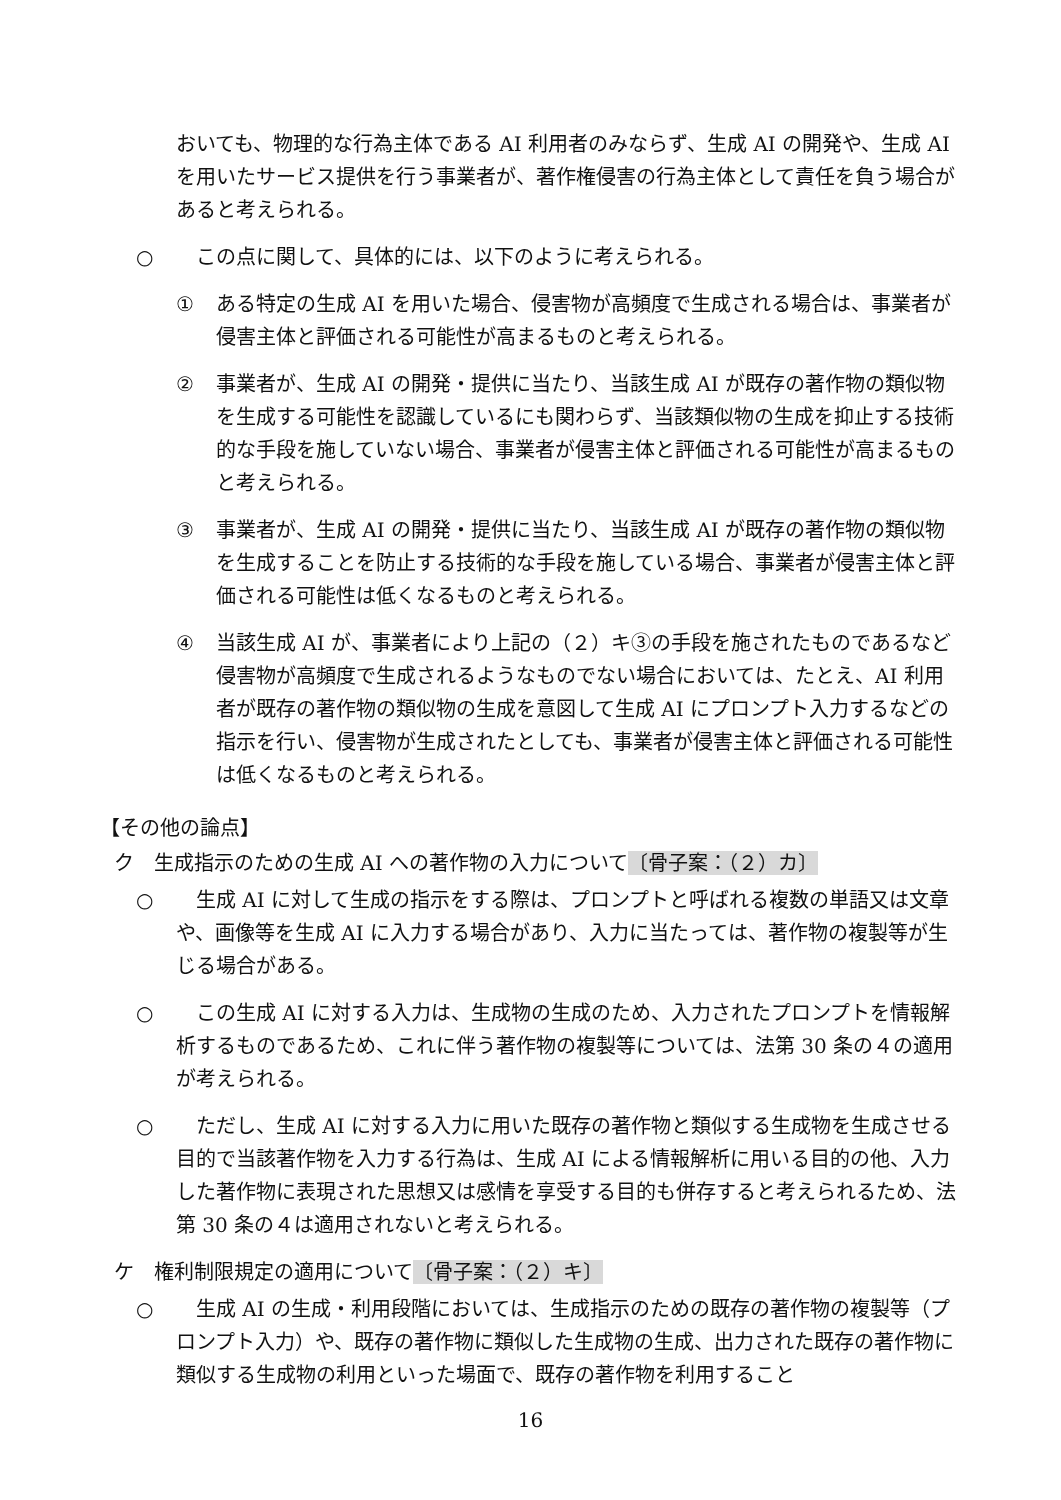おいても、物理的な行為主体である AI 利用者のみならず、生成 AI の開発や、生成 AI を用いたサービス提供を行う事業者が、著作権侵害の行為主体として責任を負う場合があると考えられる。
○ 　この点に関して、具体的には、以下のように考えられる。
① ある特定の生成 AI を用いた場合、侵害物が高頻度で生成される場合は、事業者が侵害主体と評価される可能性が高まるものと考えられる。
② 事業者が、生成 AI の開発・提供に当たり、当該生成 AI が既存の著作物の類似物を生成する可能性を認識しているにも関わらず、当該類似物の生成を抑止する技術的な手段を施していない場合、事業者が侵害主体と評価される可能性が高まるものと考えられる。
③ 事業者が、生成 AI の開発・提供に当たり、当該生成 AI が既存の著作物の類似物を生成することを防止する技術的な手段を施している場合、事業者が侵害主体と評価される可能性は低くなるものと考えられる。
④ 当該生成 AI が、事業者により上記の（２）キ③の手段を施されたものであるなど侵害物が高頻度で生成されるようなものでない場合においては、たとえ、AI 利用者が既存の著作物の類似物の生成を意図して生成 AI にプロンプト入力するなどの指示を行い、侵害物が生成されたとしても、事業者が侵害主体と評価される可能性は低くなるものと考えられる。
【その他の論点】
ク　生成指示のための生成 AI への著作物の入力について〔骨子案：（２）カ〕
○ 　生成 AI に対して生成の指示をする際は、プロンプトと呼ばれる複数の単語又は文章や、画像等を生成 AI に入力する場合があり、入力に当たっては、著作物の複製等が生じる場合がある。
○ 　この生成 AI に対する入力は、生成物の生成のため、入力されたプロンプトを情報解析するものであるため、これに伴う著作物の複製等については、法第 30 条の４の適用が考えられる。
○ 　ただし、生成 AI に対する入力に用いた既存の著作物と類似する生成物を生成させる目的で当該著作物を入力する行為は、生成 AI による情報解析に用いる目的の他、入力した著作物に表現された思想又は感情を享受する目的も併存すると考えられるため、法第 30 条の４は適用されないと考えられる。
ケ　権利制限規定の適用について〔骨子案：（２）キ〕
○ 　生成 AI の生成・利用段階においては、生成指示のための既存の著作物の複製等（プロンプト入力）や、既存の著作物に類似した生成物の生成、出力された既存の著作物に類似する生成物の利用といった場面で、既存の著作物を利用すること
16